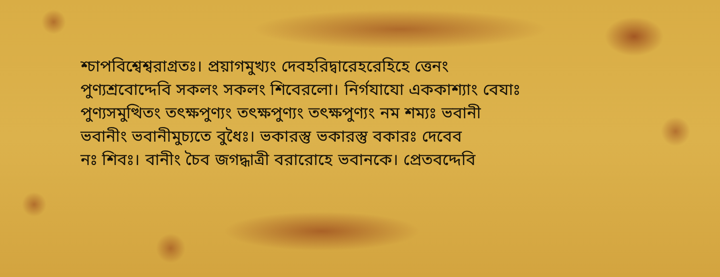শ্চাপবিশ্বেশ্বরাগ্রতঃ। প্রয়াগমুখ্যং দেবহরিদ্বারেহরেহিহে ত্তেনং
পুণ্যশ্রবোদ্দেবি সকলং সকলং শিবেরলো। নির্গযাযো এককাশ্যাং বেযাঃ
পুণ্যসমুত্থিতং তৎক্ষপুণ্যং তৎক্ষপুণ্যং তৎক্ষপুণ্যং নম শম্যঃ ভবানী
ভবানীং ভবানীমুচ্যতে বুধৈঃ। ভকারস্তু ভকারস্তু বকারঃ দেবেব
নঃ শিবঃ। বানীং চৈব জগদ্ধাত্রী বরারোহে ভবানকে। প্রেতবদ্দেবি